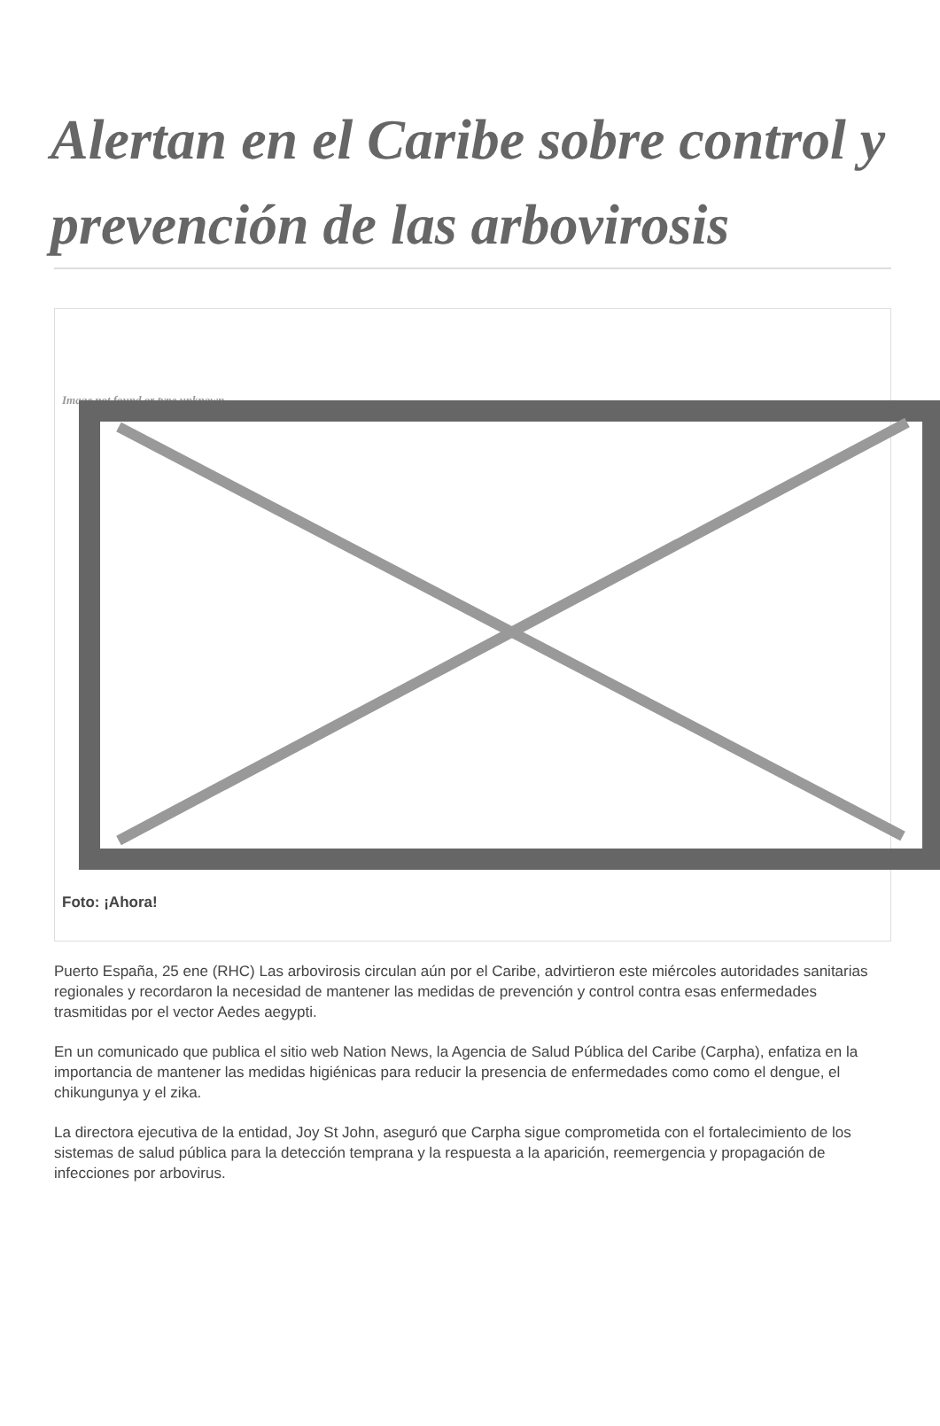Alertan en el Caribe sobre control y prevención de las arbovirosis
Image not found or type unknown
Foto: ¡Ahora!
Puerto España, 25 ene (RHC) Las arbovirosis circulan aún por el Caribe, advirtieron este miércoles autoridades sanitarias regionales y recordaron la necesidad de mantener las medidas de prevención y control contra esas enfermedades trasmitidas por el vector Aedes aegypti.
En un comunicado que publica el sitio web Nation News, la Agencia de Salud Pública del Caribe (Carpha), enfatiza en la importancia de mantener las medidas higiénicas para reducir la presencia de enfermedades como como el dengue, el chikungunya y el zika.
La directora ejecutiva de la entidad, Joy St John, aseguró que Carpha sigue comprometida con el fortalecimiento de los sistemas de salud pública para la detección temprana y la respuesta a la aparición, reemergencia y propagación de infecciones por arbovirus.